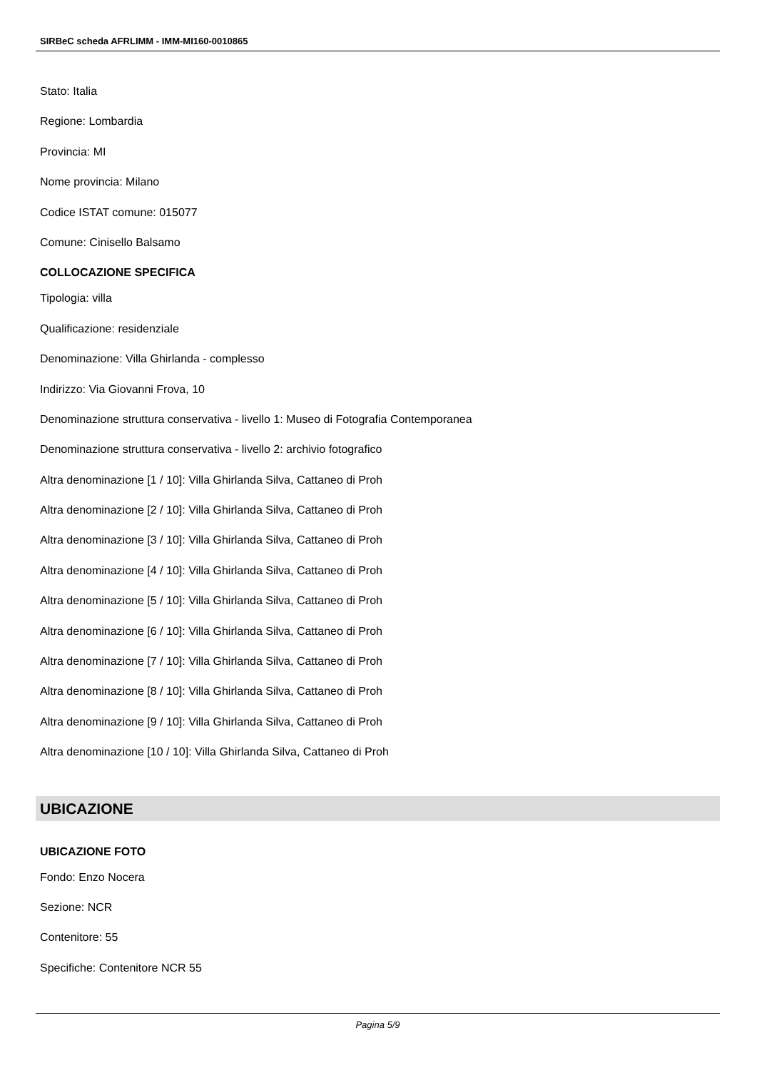SIRBeC scheda AFRLIMM - IMM-MI160-0010865
Stato: Italia
Regione: Lombardia
Provincia: MI
Nome provincia: Milano
Codice ISTAT comune: 015077
Comune: Cinisello Balsamo
COLLOCAZIONE SPECIFICA
Tipologia: villa
Qualificazione: residenziale
Denominazione: Villa Ghirlanda - complesso
Indirizzo: Via Giovanni Frova, 10
Denominazione struttura conservativa - livello 1: Museo di Fotografia Contemporanea
Denominazione struttura conservativa - livello 2: archivio fotografico
Altra denominazione [1 / 10]: Villa Ghirlanda Silva, Cattaneo di Proh
Altra denominazione [2 / 10]: Villa Ghirlanda Silva, Cattaneo di Proh
Altra denominazione [3 / 10]: Villa Ghirlanda Silva, Cattaneo di Proh
Altra denominazione [4 / 10]: Villa Ghirlanda Silva, Cattaneo di Proh
Altra denominazione [5 / 10]: Villa Ghirlanda Silva, Cattaneo di Proh
Altra denominazione [6 / 10]: Villa Ghirlanda Silva, Cattaneo di Proh
Altra denominazione [7 / 10]: Villa Ghirlanda Silva, Cattaneo di Proh
Altra denominazione [8 / 10]: Villa Ghirlanda Silva, Cattaneo di Proh
Altra denominazione [9 / 10]: Villa Ghirlanda Silva, Cattaneo di Proh
Altra denominazione [10 / 10]: Villa Ghirlanda Silva, Cattaneo di Proh
UBICAZIONE
UBICAZIONE FOTO
Fondo: Enzo Nocera
Sezione: NCR
Contenitore: 55
Specifiche: Contenitore NCR 55
Pagina 5/9